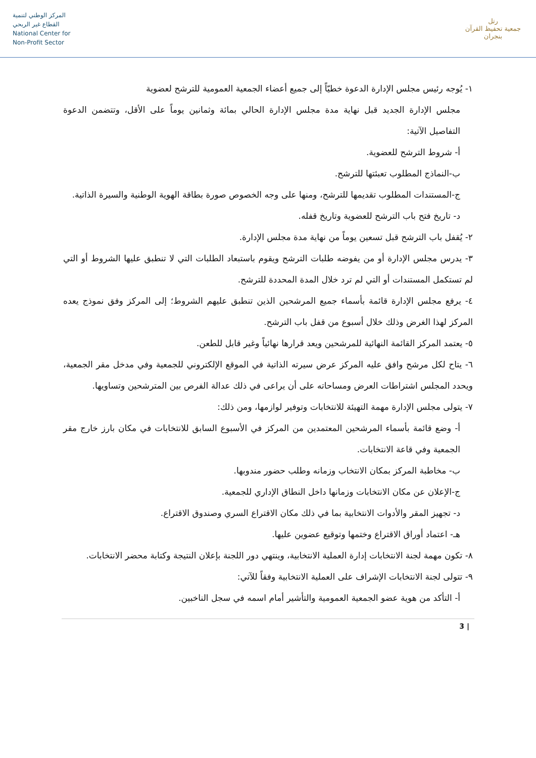المركز الوطني لتنمية
القطاع غير الربحي
National Center for
Non-Profit Sector
رتل
جمعية تحفيظ القرآن بنجران
١- يُوجه رئيس مجلس الإدارة الدعوة خطيّاً إلى جميع أعضاء الجمعية العمومية للترشح لعضوية
مجلس الإدارة الجديد قبل نهاية مدة مجلس الإدارة الحالي بمائة وثمانين يوماً على الأقل، وتتضمن الدعوة التفاصيل الآتية:
أ- شروط الترشح للعضوية.
ب-النماذج المطلوب تعبئتها للترشح.
ج-المستندات المطلوب تقديمها للترشح، ومنها على وجه الخصوص صورة بطاقة الهوية الوطنية والسيرة الذاتية.
د- تاريخ فتح باب الترشح للعضوية وتاريخ قفله.
٢- يُقفل باب الترشح قبل تسعين يوماً من نهاية مدة مجلس الإدارة.
٣- يدرس مجلس الإدارة أو من يفوضه طلبات الترشح ويقوم باستبعاد الطلبات التي لا تنطبق عليها الشروط أو التي لم تستكمل المستندات أو التي لم ترد خلال المدة المحددة للترشح.
٤- يرفع مجلس الإدارة قائمة بأسماء جميع المرشحين الذين تنطبق عليهم الشروط؛ إلى المركز وفق نموذج يعده المركز لهذا الغرض وذلك خلال أسبوع من قفل باب الترشح.
٥- يعتمد المركز القائمة النهائية للمرشحين ويعد قرارها نهائياً وغير قابل للطعن.
٦- يتاح لكل مرشح وافق عليه المركز عرض سيرته الذاتية في الموقع الإلكتروني للجمعية وفي مدخل مقر الجمعية، ويحدد المجلس اشتراطات العرض ومساحاته على أن يراعى في ذلك عدالة الفرص بين المترشحين وتساويها.
٧- يتولى مجلس الإدارة مهمة التهيئة للانتخابات وتوفير لوازمها، ومن ذلك:
أ- وضع قائمة بأسماء المرشحين المعتمدين من المركز في الأسبوع السابق للانتخابات في مكان بارز خارج مقر الجمعية وفي قاعة الانتخابات.
ب- مخاطبة المركز بمكان الانتخاب وزمانه وطلب حضور مندوبها.
ج-الإعلان عن مكان الانتخابات وزمانها داخل النطاق الإداري للجمعية.
د- تجهيز المقر والأدوات الانتخابية بما في ذلك مكان الاقتراع السري وصندوق الاقتراع.
هـ- اعتماد أوراق الاقتراع وختمها وتوقيع عضوين عليها.
٨- تكون مهمة لجنة الانتخابات إدارة العملية الانتخابية، وينتهي دور اللجنة بإعلان النتيجة وكتابة محضر الانتخابات.
٩- تتولى لجنة الانتخابات الإشراف على العملية الانتخابية وفقاً للآتي:
أ- التأكد من هوية عضو الجمعية العمومية والتأشير أمام اسمه في سجل الناخبين.
3 |